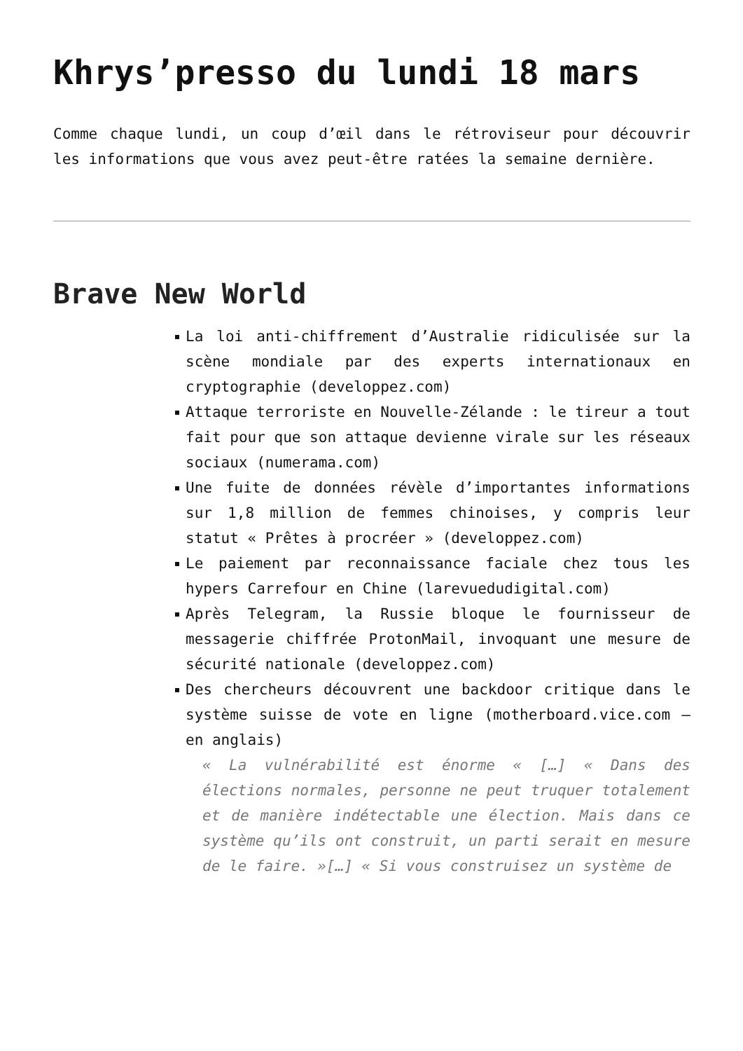Khrys’presso du lundi 18 mars
Comme chaque lundi, un coup d’œil dans le rétroviseur pour découvrir les informations que vous avez peut-être ratées la semaine dernière.
Brave New World
La loi anti-chiffrement d’Australie ridiculisée sur la scène mondiale par des experts internationaux en cryptographie (developpez.com)
Attaque terroriste en Nouvelle-Zélande : le tireur a tout fait pour que son attaque devienne virale sur les réseaux sociaux (numerama.com)
Une fuite de données révèle d’importantes informations sur 1,8 million de femmes chinoises, y compris leur statut « Prêtes à procréer » (developpez.com)
Le paiement par reconnaissance faciale chez tous les hypers Carrefour en Chine (larevuedudigital.com)
Après Telegram, la Russie bloque le fournisseur de messagerie chiffrée ProtonMail, invoquant une mesure de sécurité nationale (developpez.com)
Des chercheurs découvrent une backdoor critique dans le système suisse de vote en ligne (motherboard.vice.com – en anglais)
« La vulnérabilité est énorme « […] « Dans des élections normales, personne ne peut truquer totalement et de manière indétectable une élection. Mais dans ce système qu’ils ont construit, un parti serait en mesure de le faire. »[…] « Si vous construisez un système de